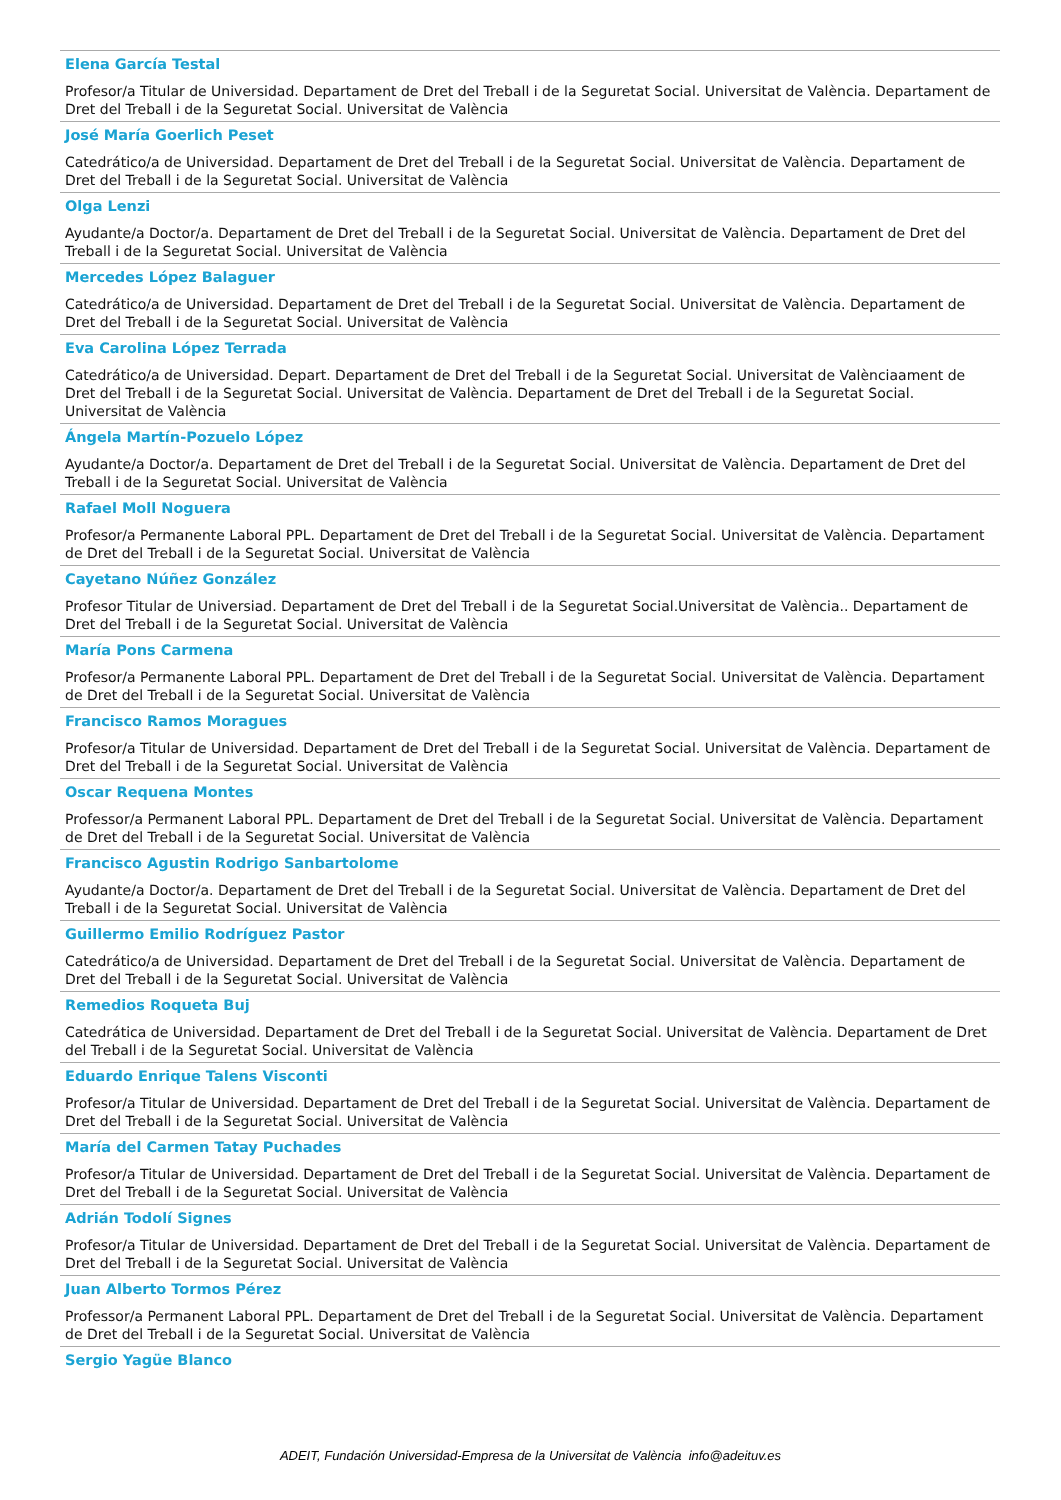Elena García Testal
Profesor/a Titular de Universidad. Departament de Dret del Treball i de la Seguretat Social. Universitat de València. Departament de Dret del Treball i de la Seguretat Social. Universitat de València
José María Goerlich Peset
Catedrático/a de Universidad. Departament de Dret del Treball i de la Seguretat Social. Universitat de València. Departament de Dret del Treball i de la Seguretat Social. Universitat de València
Olga Lenzi
Ayudante/a Doctor/a. Departament de Dret del Treball i de la Seguretat Social. Universitat de València. Departament de Dret del Treball i de la Seguretat Social. Universitat de València
Mercedes López Balaguer
Catedrático/a de Universidad. Departament de Dret del Treball i de la Seguretat Social. Universitat de València. Departament de Dret del Treball i de la Seguretat Social. Universitat de València
Eva Carolina López Terrada
Catedrático/a de Universidad. Depart. Departament de Dret del Treball i de la Seguretat Social. Universitat de Valènciaament de Dret del Treball i de la Seguretat Social. Universitat de València. Departament de Dret del Treball i de la Seguretat Social. Universitat de València
Ángela Martín-Pozuelo López
Ayudante/a Doctor/a. Departament de Dret del Treball i de la Seguretat Social. Universitat de València. Departament de Dret del Treball i de la Seguretat Social. Universitat de València
Rafael Moll Noguera
Profesor/a Permanente Laboral PPL. Departament de Dret del Treball i de la Seguretat Social. Universitat de València. Departament de Dret del Treball i de la Seguretat Social. Universitat de València
Cayetano Núñez González
Profesor Titular de Universiad. Departament de Dret del Treball i de la Seguretat Social.Universitat de València.. Departament de Dret del Treball i de la Seguretat Social. Universitat de València
María Pons Carmena
Profesor/a Permanente Laboral PPL. Departament de Dret del Treball i de la Seguretat Social. Universitat de València. Departament de Dret del Treball i de la Seguretat Social. Universitat de València
Francisco Ramos Moragues
Profesor/a Titular de Universidad. Departament de Dret del Treball i de la Seguretat Social. Universitat de València. Departament de Dret del Treball i de la Seguretat Social. Universitat de València
Oscar Requena Montes
Professor/a Permanent Laboral PPL. Departament de Dret del Treball i de la Seguretat Social. Universitat de València. Departament de Dret del Treball i de la Seguretat Social. Universitat de València
Francisco Agustin Rodrigo Sanbartolome
Ayudante/a Doctor/a. Departament de Dret del Treball i de la Seguretat Social. Universitat de València. Departament de Dret del Treball i de la Seguretat Social. Universitat de València
Guillermo Emilio Rodríguez Pastor
Catedrático/a de Universidad. Departament de Dret del Treball i de la Seguretat Social. Universitat de València. Departament de Dret del Treball i de la Seguretat Social. Universitat de València
Remedios Roqueta Buj
Catedrática de Universidad. Departament de Dret del Treball i de la Seguretat Social. Universitat de València. Departament de Dret del Treball i de la Seguretat Social. Universitat de València
Eduardo Enrique Talens Visconti
Profesor/a Titular de Universidad. Departament de Dret del Treball i de la Seguretat Social. Universitat de València. Departament de Dret del Treball i de la Seguretat Social. Universitat de València
María del Carmen Tatay Puchades
Profesor/a Titular de Universidad. Departament de Dret del Treball i de la Seguretat Social. Universitat de València. Departament de Dret del Treball i de la Seguretat Social. Universitat de València
Adrián Todolí Signes
Profesor/a Titular de Universidad. Departament de Dret del Treball i de la Seguretat Social. Universitat de València. Departament de Dret del Treball i de la Seguretat Social. Universitat de València
Juan Alberto Tormos Pérez
Professor/a Permanent Laboral PPL. Departament de Dret del Treball i de la Seguretat Social. Universitat de València. Departament de Dret del Treball i de la Seguretat Social. Universitat de València
Sergio Yagüe Blanco
ADEIT, Fundación Universidad-Empresa de la Universitat de València info@adeituv.es